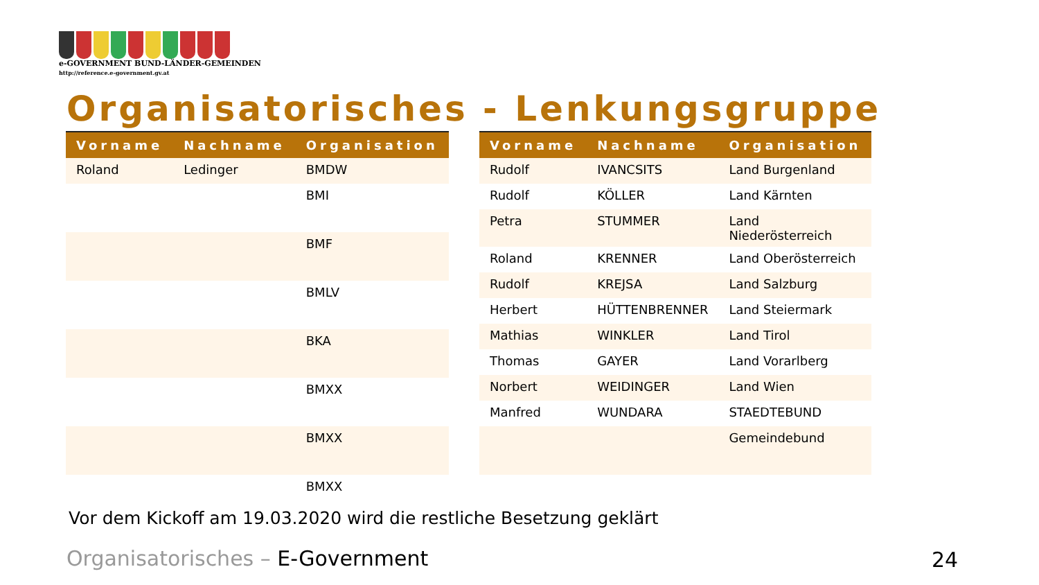e-GOVERNMENT BUND-LÄNDER-GEMEINDEN
http://reference.e-government.gv.at
Organisatorisches - Lenkungsgruppe
| Vorname | Nachname | Organisation |
| --- | --- | --- |
| Roland | Ledinger | BMDW |
| | | BMI |
| | | BMF |
| | | BMLV |
| | | BKA |
| | | BMXX |
| | | BMXX |
| | | BMXX |
| Vorname | Nachname | Organisation |
| --- | --- | --- |
| Rudolf | IVANCSITS | Land Burgenland |
| Rudolf | KÖLLER | Land Kärnten |
| Petra | STUMMER | Land Niederösterreich |
| Roland | KRENNER | Land Oberösterreich |
| Rudolf | KREJSA | Land Salzburg |
| Herbert | HÜTTENBRENNER | Land Steiermark |
| Mathias | WINKLER | Land Tirol |
| Thomas | GAYER | Land Vorarlberg |
| Norbert | WEIDINGER | Land Wien |
| Manfred | WUNDARA | STAEDTEBUND |
| | | Gemeindebund |
Vor dem Kickoff am 19.03.2020 wird die restliche Besetzung geklärt
Organisatorisches – E-Government
24